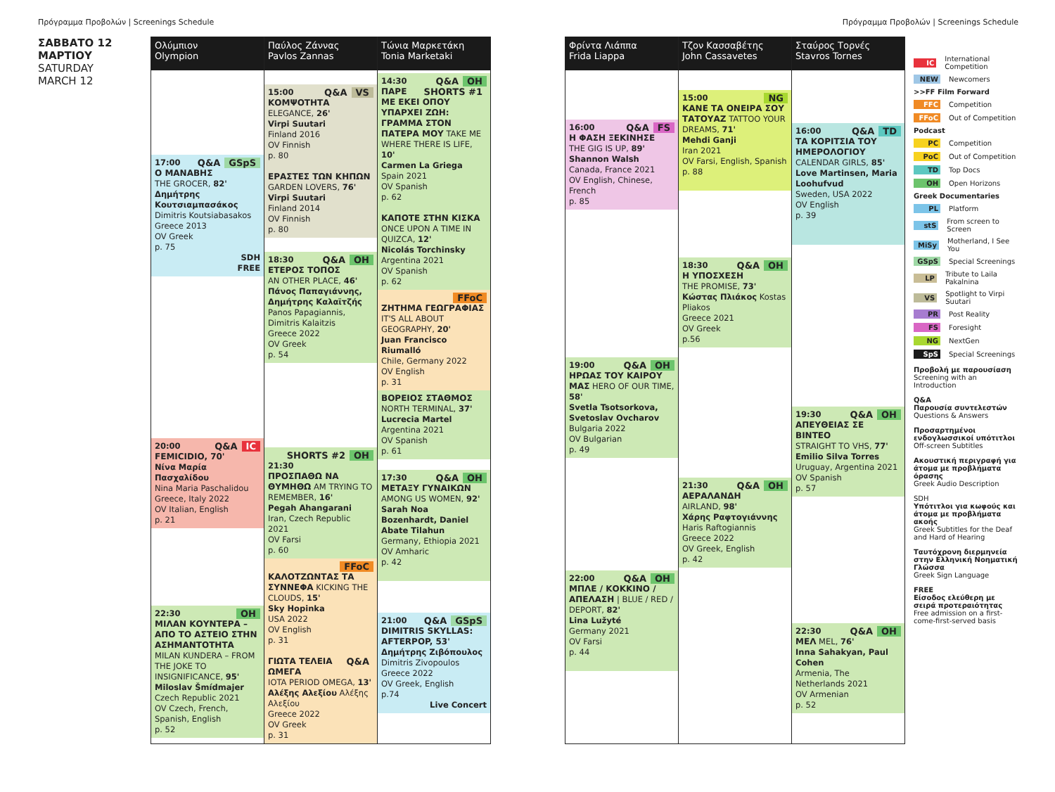Πρόγραμμα Προβολών | Screenings Schedule
Πρόγραμμα Προβολών | Screenings Schedule
ΣΑΒΒΑΤΟ 12
ΜΑΡΤΙΟΥ
SATURDAY
MARCH 12
Ολύμπιον
Olympion
GSpS Q&A 17:00
Ο ΜΑΝΑΒΗΣ
THE GROCER, 82'
Δημήτρης Κουτσιαμπασάκος
Dimitris Koutsiabasakos
Greece 2013
OV Greek
p. 75
SDH
FREE
IC Q&A 20:00
FEMICIDIO, 70'
Νίνα Μαρία Πασχαλίδου
Nina Maria Paschalidou
Greece, Italy 2022
OV Italian, English
p. 21
OH 22:30
ΜΙΛΑΝ ΚΟΥΝΤΕΡΑ – ΑΠΟ ΤΟ ΑΣΤΕΙΟ ΣΤΗΝ ΑΣΗΜΑΝΤΟΤΗΤΑ
MILAN KUNDERA – FROM THE JOKE TO INSIGNIFICANCE, 95'
Miloslav Šmídmajer
Czech Republic 2021
OV Czech, French, Spanish, English
p. 52
Παύλος Ζάννας
Pavlos Zannas
VS Q&A 15:00
ΚΟΜΨΟΤΗΤΑ
ELEGANCE, 26'
Virpi Suutari
Finland 2016
OV Finnish
p. 80
ΕΡΑΣΤΕΣ ΤΩΝ ΚΗΠΩΝ
GARDEN LOVERS, 76'
Virpi Suutari
Finland 2014
OV Finnish
p. 80
OH Q&A 18:30
ΕΤΕΡΟΣ ΤΟΠΟΣ
AN OTHER PLACE, 46'
Πάνος Παπαγιάννης, Δημήτρης Καλαϊτζής
Panos Papagiannis, Dimitris Kalaitzis
Greece 2022
OV Greek
p. 54
OH SHORTS #2 21:30
ΠΡΟΣΠΑΘΩ ΝΑ ΘΥΜΗΘΩ AM TRYING TO REMEMBER, 16'
Pegah Ahangarani
Iran, Czech Republic 2021
OV Farsi
p. 60
FFoC
ΚΑΛΟΤΖΩΝΤΑΣ ΤΑ ΣΥΝΝΕΦΑ KICKING THE CLOUDS, 15'
Sky Hopinka
USA 2022
OV English
p. 31
Q&A ΓΙΩΤΑ ΤΕΛΕΙΑ ΩΜΕΓΑ
IOTA PERIOD OMEGA, 13'
Αλέξης Αλεξίου Αλέξης Αλεξίου
Greece 2022
OV Greek
p. 31
Τώνια Μαρκετάκη
Tonia Marketaki
OH Q&A SHORTS #1 14:30
ΠΑΡΕ ΜΕ ΕΚΕΙ ΟΠΟΥ ΥΠΑΡΧΕΙ ΖΩΗ: ΓΡΑΜΜΑ ΣΤΟΝ ΠΑΤΕΡΑ ΜΟΥ TAKE ME WHERE THERE IS LIFE, 10'
Carmen La Griega
Spain 2021
OV Spanish
p. 62
ΚΑΠΟΤΕ ΣΤΗΝ ΚΙΣΚΑ
ONCE UPON A TIME IN QUIZCA, 12'
Nicolás Torchinsky
Argentina 2021
OV Spanish
p. 62
FFoC
ΖΗΤΗΜΑ ΓΕΩΓΡΑΦΙΑΣ
IT'S ALL ABOUT GEOGRAPHY, 20'
Juan Francisco Riumalló
Chile, Germany 2022
OV English
p. 31
ΒΟΡΕΙΟΣ ΣΤΑΘΜΟΣ
NORTH TERMINAL, 37'
Lucrecia Martel
Argentina 2021
OV Spanish
p. 61
OH Q&A 17:30
ΜΕΤΑΞΥ ΓΥΝΑΙΚΩΝ
AMONG US WOMEN, 92'
Sarah Noa Bozenhardt, Daniel Abate Tilahun
Germany, Ethiopia 2021
OV Amharic
p. 42
GSpS Q&A 21:00
DIMITRIS SKYLLAS: AFTERPOP, 53'
Δημήτρης Ζιβόπουλος
Dimitris Zivopoulos
Greece 2022
OV Greek, English
p.74
Live Concert
Φρίντα Λιάππα
Frida Liappa
FS Q&A 16:00
Η ΦΑΣΗ ΞΕΚΙΝΗΣΕ
THE GIG IS UP, 89'
Shannon Walsh
Canada, France 2021
OV English, Chinese, French
p. 85
OH Q&A 19:00
ΗΡΩΑΣ ΤΟΥ ΚΑΙΡΟΥ ΜΑΣ HERO OF OUR TIME, 58'
Svetla Tsotsorkova, Svetoslav Ovcharov
Bulgaria 2022
OV Bulgarian
p. 49
OH Q&A 22:00
ΜΠΛΕ / ΚΟΚΚΙΝΟ / ΑΠΕΛΑΣΗ | BLUE / RED / DEPORT, 82'
Lina Lužyté
Germany 2021
OV Farsi
p. 44
Τζον Κασσαβέτης
John Cassavetes
NG 15:00
ΚΑΝΕ ΤΑ ΟΝΕΙΡΑ ΣΟΥ ΤΑΤΟΥΑΖ TATTOO YOUR DREAMS, 71'
Mehdi Ganji
Iran 2021
OV Farsi, English, Spanish
p. 88
OH Q&A 18:30
Η ΥΠΟΣΧΕΣΗ
THE PROMISE, 73'
Κώστας Πλιάκος Kostas Pliakos
Greece 2021
OV Greek
p.56
OH Q&A 21:30
ΑΕΡΑΛΑΝΔΗ
AIRLAND, 98'
Χάρης Ραφτογιάννης
Haris Raftogiannis
Greece 2022
OV Greek, English
p. 42
Σταύρος Τορνές
Stavros Tornes
TD Q&A 16:00
ΤΑ ΚΟΡΙΤΣΙΑ ΤΟΥ ΗΜΕΡΟΛΟΓΙΟΥ
CALENDAR GIRLS, 85'
Love Martinsen, Maria Loohufvud
Sweden, USA 2022
OV English
p. 39
OH Q&A 19:30
ΑΠΕΥΘΕΙΑΣ ΣΕ ΒΙΝΤΕΟ
STRAIGHT TO VHS, 77'
Emilio Silva Torres
Uruguay, Argentina 2021
OV Spanish
p. 57
OH Q&A 22:30
ΜΕΛ MEL, 76'
Inna Sahakyan, Paul Cohen
Armenia, The Netherlands 2021
OV Armenian
p. 52
IC International Competition
NEW Newcomers
>>FF Film Forward
FFC Competition
FFoC Out of Competition
Podcast
PC Competition
PoC Out of Competition
TD Top Docs
OH Open Horizons
Greek Documentaries
PL Platform
stS From screen to Screen
MiSy Motherland, I See You
GSpS Special Screenings
LP Tribute to Laila Pakalnina
VS Spotlight to Virpi Suutari
PR Post Reality
FS Foresight
NG NextGen
SpS Special Screenings
Προβολή με παρουσίαση
Screening with an Introduction
Q&A
Παρουσία συντελεστών
Questions & Answers
Προσαρτημένοι ενδογλωσσικοί υπότιτλοι
Off-screen Subtitles
Ακουστική περιγραφή για άτομα με προβλήματα όρασης
Greek Audio Description
SDH
Υπότιτλοι για κωφούς και άτομα με προβλήματα ακοής
Greek Subtitles for the Deaf and Hard of Hearing
Ταυτόχρονη διερμηνεία στην Ελληνική Νοηματική Γλώσσα
Greek Sign Language
FREE
Είσοδος ελεύθερη με σειρά προτεραιότητας
Free admission on a first-come-first-served basis